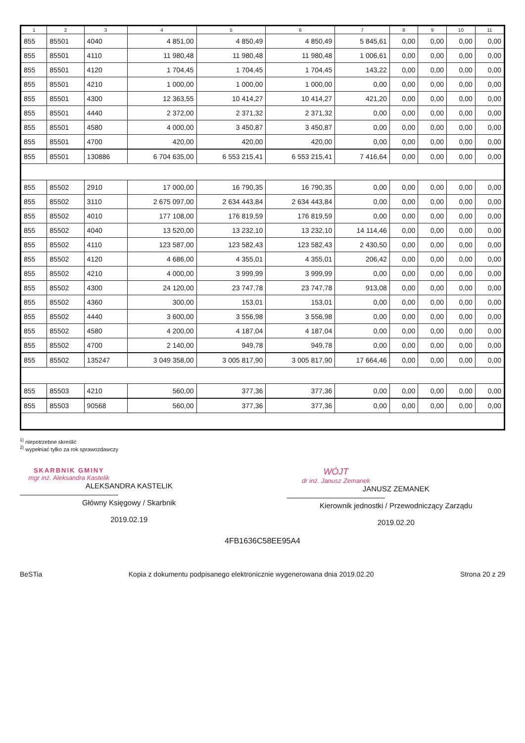| 1 | 2 | 3 | 4 | 5 | 6 | 7 | 8 | 9 | 10 | 11 |
| --- | --- | --- | --- | --- | --- | --- | --- | --- | --- | --- |
| 855 | 85501 | 4040 | 4 851,00 | 4 850,49 | 4 850,49 | 5 845,61 | 0,00 | 0,00 | 0,00 | 0,00 |
| 855 | 85501 | 4110 | 11 980,48 | 11 980,48 | 11 980,48 | 1 006,61 | 0,00 | 0,00 | 0,00 | 0,00 |
| 855 | 85501 | 4120 | 1 704,45 | 1 704,45 | 1 704,45 | 143,22 | 0,00 | 0,00 | 0,00 | 0,00 |
| 855 | 85501 | 4210 | 1 000,00 | 1 000,00 | 1 000,00 | 0,00 | 0,00 | 0,00 | 0,00 | 0,00 |
| 855 | 85501 | 4300 | 12 363,55 | 10 414,27 | 10 414,27 | 421,20 | 0,00 | 0,00 | 0,00 | 0,00 |
| 855 | 85501 | 4440 | 2 372,00 | 2 371,32 | 2 371,32 | 0,00 | 0,00 | 0,00 | 0,00 | 0,00 |
| 855 | 85501 | 4580 | 4 000,00 | 3 450,87 | 3 450,87 | 0,00 | 0,00 | 0,00 | 0,00 | 0,00 |
| 855 | 85501 | 4700 | 420,00 | 420,00 | 420,00 | 0,00 | 0,00 | 0,00 | 0,00 | 0,00 |
| 855 | 85501 | 130886 | 6 704 635,00 | 6 553 215,41 | 6 553 215,41 | 7 416,64 | 0,00 | 0,00 | 0,00 | 0,00 |
| 855 | 85502 | 2910 | 17 000,00 | 16 790,35 | 16 790,35 | 0,00 | 0,00 | 0,00 | 0,00 | 0,00 |
| 855 | 85502 | 3110 | 2 675 097,00 | 2 634 443,84 | 2 634 443,84 | 0,00 | 0,00 | 0,00 | 0,00 | 0,00 |
| 855 | 85502 | 4010 | 177 108,00 | 176 819,59 | 176 819,59 | 0,00 | 0,00 | 0,00 | 0,00 | 0,00 |
| 855 | 85502 | 4040 | 13 520,00 | 13 232,10 | 13 232,10 | 14 114,46 | 0,00 | 0,00 | 0,00 | 0,00 |
| 855 | 85502 | 4110 | 123 587,00 | 123 582,43 | 123 582,43 | 2 430,50 | 0,00 | 0,00 | 0,00 | 0,00 |
| 855 | 85502 | 4120 | 4 686,00 | 4 355,01 | 4 355,01 | 206,42 | 0,00 | 0,00 | 0,00 | 0,00 |
| 855 | 85502 | 4210 | 4 000,00 | 3 999,99 | 3 999,99 | 0,00 | 0,00 | 0,00 | 0,00 | 0,00 |
| 855 | 85502 | 4300 | 24 120,00 | 23 747,78 | 23 747,78 | 913,08 | 0,00 | 0,00 | 0,00 | 0,00 |
| 855 | 85502 | 4360 | 300,00 | 153,01 | 153,01 | 0,00 | 0,00 | 0,00 | 0,00 | 0,00 |
| 855 | 85502 | 4440 | 3 600,00 | 3 556,98 | 3 556,98 | 0,00 | 0,00 | 0,00 | 0,00 | 0,00 |
| 855 | 85502 | 4580 | 4 200,00 | 4 187,04 | 4 187,04 | 0,00 | 0,00 | 0,00 | 0,00 | 0,00 |
| 855 | 85502 | 4700 | 2 140,00 | 949,78 | 949,78 | 0,00 | 0,00 | 0,00 | 0,00 | 0,00 |
| 855 | 85502 | 135247 | 3 049 358,00 | 3 005 817,90 | 3 005 817,90 | 17 664,46 | 0,00 | 0,00 | 0,00 | 0,00 |
| 855 | 85503 | 4210 | 560,00 | 377,36 | 377,36 | 0,00 | 0,00 | 0,00 | 0,00 | 0,00 |
| 855 | 85503 | 90568 | 560,00 | 377,36 | 377,36 | 0,00 | 0,00 | 0,00 | 0,00 | 0,00 |
<sup>1)</sup> niepotrzebne skreślić
<sup>2)</sup> wypełniać tylko za rok sprawozdawczy
SKARBNIK GMINY
mgr inż. Aleksandra Kastelik
ALEKSANDRA KASTELIK
Główny Księgowy / Skarbnik
2019.02.19
WÓJT
dr inż. Janusz Zemanek
JANUSZ ZEMANEK
Kierownik jednostki / Przewodniczący Zarządu
2019.02.20
4FB1636C58EE95A4
BeSTia Kopia z dokumentu podpisanego elektronicznie wygenerowana dnia 2019.02.20 Strona 20 z 29